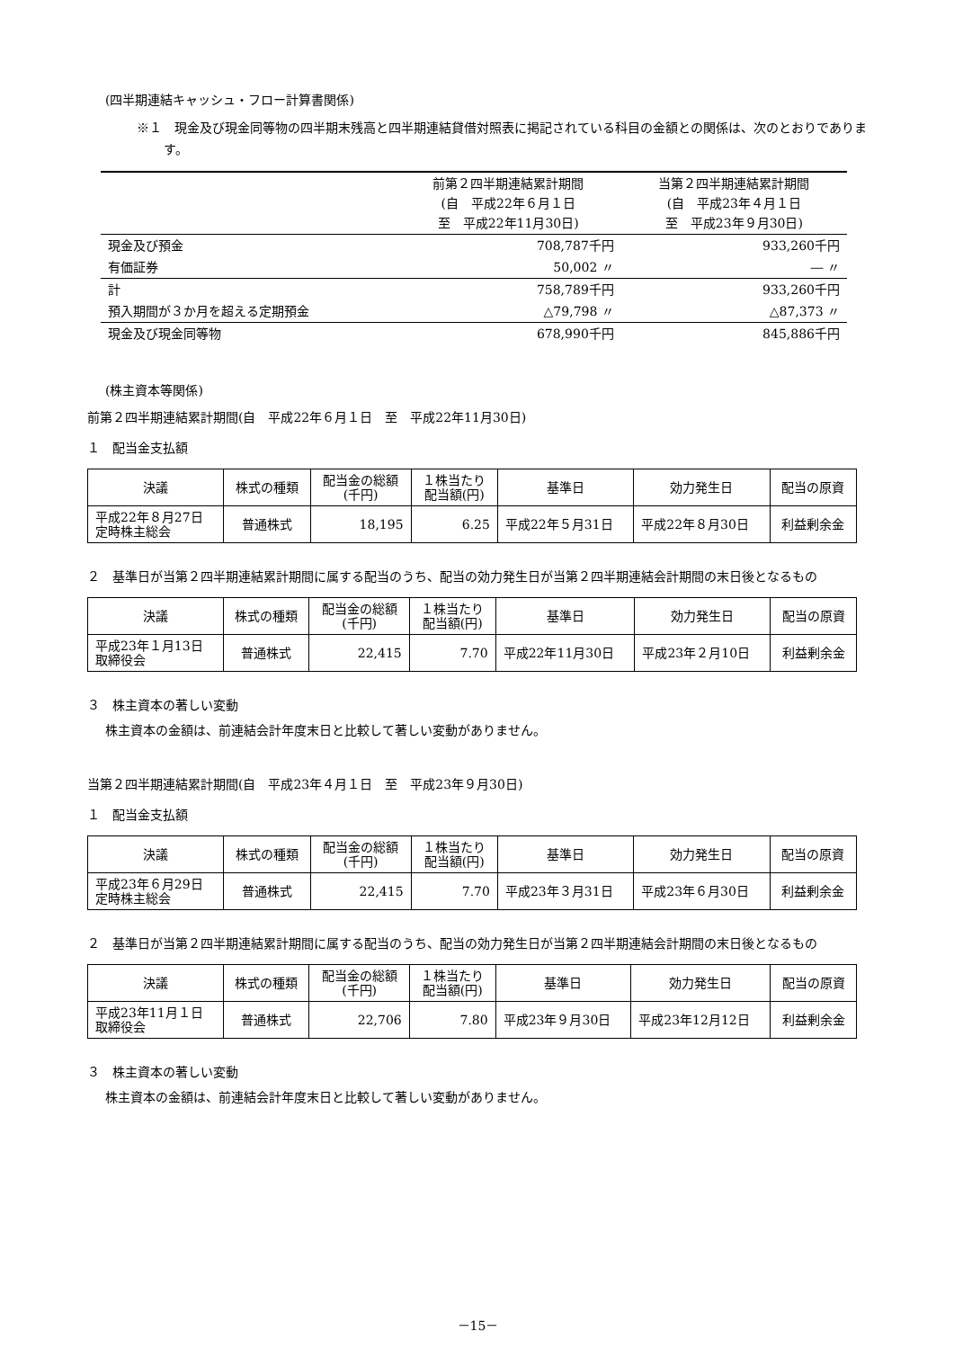(四半期連結キャッシュ・フロー計算書関係)
※１　現金及び現金同等物の四半期末残高と四半期連結貸借対照表に掲記されている科目の金額との関係は、次のとおりであります。
| | 前第２四半期連結累計期間 (自 平成22年６月１日 至 平成22年11月30日) | 当第２四半期連結累計期間 (自 平成23年４月１日 至 平成23年９月30日) |
| 現金及び預金 | 708,787千円 | 933,260千円 |
| 有価証券 | 50,002 〃 | ― 〃 |
| 計 | 758,789千円 | 933,260千円 |
| 預入期間が３か月を超える定期預金 | △79,798 〃 | △87,373 〃 |
| 現金及び現金同等物 | 678,990千円 | 845,886千円 |
(株主資本等関係)
前第２四半期連結累計期間(自　平成22年６月１日　至　平成22年11月30日)
１　配当金支払額
| 決議 | 株式の種類 | 配当金の総額 (千円) | １株当たり 配当額(円) | 基準日 | 効力発生日 | 配当の原資 |
| --- | --- | --- | --- | --- | --- | --- |
| 平成22年８月27日 定時株主総会 | 普通株式 | 18,195 | 6.25 | 平成22年５月31日 | 平成22年８月30日 | 利益剰余金 |
２　基準日が当第２四半期連結累計期間に属する配当のうち、配当の効力発生日が当第２四半期連結会計期間の末日後となるもの
| 決議 | 株式の種類 | 配当金の総額 (千円) | １株当たり 配当額(円) | 基準日 | 効力発生日 | 配当の原資 |
| --- | --- | --- | --- | --- | --- | --- |
| 平成23年１月13日 取締役会 | 普通株式 | 22,415 | 7.70 | 平成22年11月30日 | 平成23年２月10日 | 利益剰余金 |
３　株主資本の著しい変動
株主資本の金額は、前連結会計年度末日と比較して著しい変動がありません。
当第２四半期連結累計期間(自　平成23年４月１日　至　平成23年９月30日)
１　配当金支払額
| 決議 | 株式の種類 | 配当金の総額 (千円) | １株当たり 配当額(円) | 基準日 | 効力発生日 | 配当の原資 |
| --- | --- | --- | --- | --- | --- | --- |
| 平成23年６月29日 定時株主総会 | 普通株式 | 22,415 | 7.70 | 平成23年３月31日 | 平成23年６月30日 | 利益剰余金 |
２　基準日が当第２四半期連結累計期間に属する配当のうち、配当の効力発生日が当第２四半期連結会計期間の末日後となるもの
| 決議 | 株式の種類 | 配当金の総額 (千円) | １株当たり 配当額(円) | 基準日 | 効力発生日 | 配当の原資 |
| --- | --- | --- | --- | --- | --- | --- |
| 平成23年11月１日 取締役会 | 普通株式 | 22,706 | 7.80 | 平成23年９月30日 | 平成23年12月12日 | 利益剰余金 |
３　株主資本の著しい変動
株主資本の金額は、前連結会計年度末日と比較して著しい変動がありません。
－15－